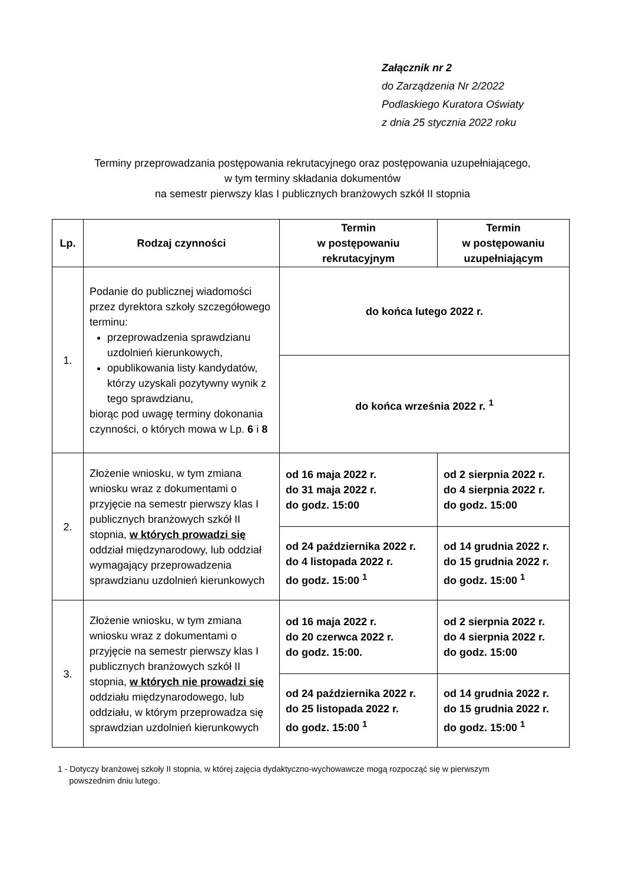Załącznik nr 2
do Zarządzenia Nr 2/2022
Podlaskiego Kuratora Oświaty
z dnia 25 stycznia 2022 roku
Terminy przeprowadzania postępowania rekrutacyjnego oraz postępowania uzupełniającego,
w tym terminy składania dokumentów
na semestr pierwszy klas I publicznych branżowych szkół II stopnia
| Lp. | Rodzaj czynności | Termin w postępowaniu rekrutacyjnym | Termin w postępowaniu uzupełniającym |
| --- | --- | --- | --- |
| 1. | Podanie do publicznej wiadomości przez dyrektora szkoły szczegółowego terminu: przeprowadzenia sprawdzianu uzdolnień kierunkowych, opublikowania listy kandydatów, którzy uzyskali pozytywny wynik z tego sprawdzianu, biorąc pod uwagę terminy dokonania czynności, o których mowa w Lp. 6 i 8 | do końca lutego 2022 r. | |
| | | do końca września 2022 r. <sup>1</sup> | |
| 2. | Złożenie wniosku, w tym zmiana wniosku wraz z dokumentami o przyjęcie na semestr pierwszy klas I publicznych branżowych szkół II stopnia, w których prowadzi się oddział międzynarodowy, lub oddział wymagający przeprowadzenia sprawdzianu uzdolnień kierunkowych | od 16 maja 2022 r. do 31 maja 2022 r. do godz. 15:00 | od 2 sierpnia 2022 r. do 4 sierpnia 2022 r. do godz. 15:00 |
| | | od 24 października 2022 r. do 4 listopada 2022 r. do godz. 15:00 <sup>1</sup> | od 14 grudnia 2022 r. do 15 grudnia 2022 r. do godz. 15:00 <sup>1</sup> |
| 3. | Złożenie wniosku, w tym zmiana wniosku wraz z dokumentami o przyjęcie na semestr pierwszy klas I publicznych branżowych szkół II stopnia, w których nie prowadzi się oddziału międzynarodowego, lub oddziału, w którym przeprowadza się sprawdzian uzdolnień kierunkowych | od 16 maja 2022 r. do 20 czerwca 2022 r. do godz. 15:00. | od 2 sierpnia 2022 r. do 4 sierpnia 2022 r. do godz. 15:00 |
| | | od 24 października 2022 r. do 25 listopada 2022 r. do godz. 15:00 <sup>1</sup> | od 14 grudnia 2022 r. do 15 grudnia 2022 r. do godz. 15:00 <sup>1</sup> |
1 - Dotyczy branżowej szkoły II stopnia, w której zajęcia dydaktyczno-wychowawcze mogą rozpocząć się w pierwszym
powszednim dniu lutego.